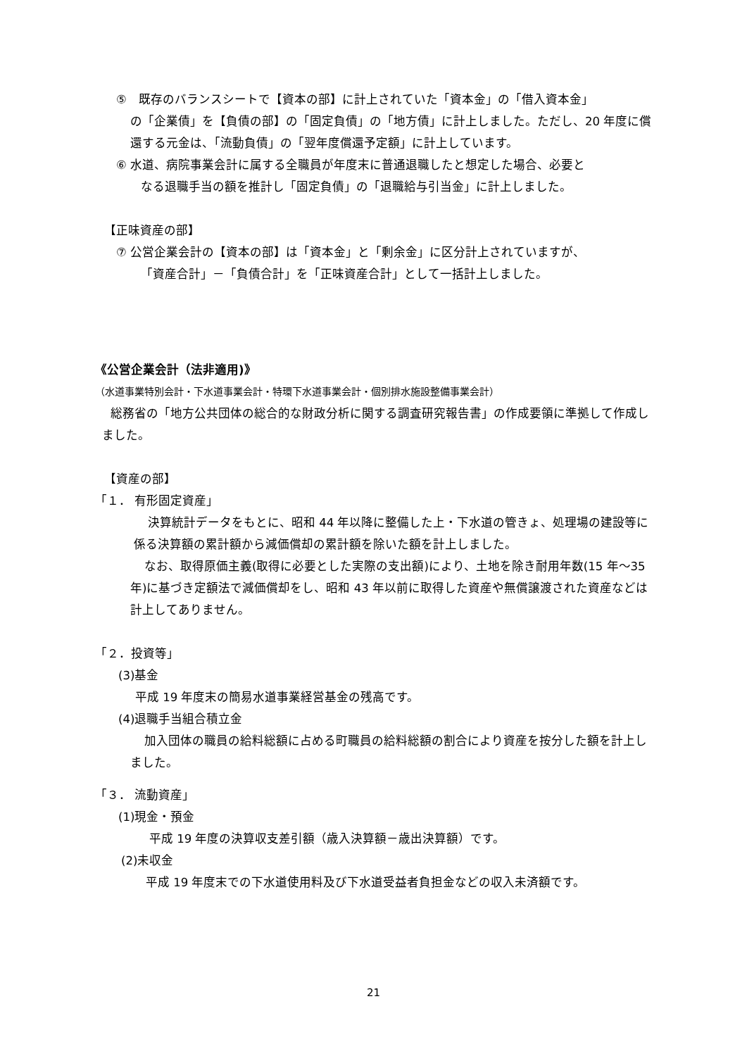⑤　既存のバランスシートで【資本の部】に計上されていた「資本金」の「借入資本金」
の「企業債」を【負債の部】の「固定負債」の「地方債」に計上しました。ただし、20 年度に償還する元金は、「流動負債」の「翌年度償還予定額」に計上しています。
⑥ 水道、病院事業会計に属する全職員が年度末に普通退職したと想定した場合、必要と
なる退職手当の額を推計し「固定負債」の「退職給与引当金」に計上しました。
【正味資産の部】
⑦ 公営企業会計の【資本の部】は「資本金」と「剰余金」に区分計上されていますが、
「資産合計」－「負債合計」を「正味資産合計」として一括計上しました。
《公営企業会計（法非適用)》
（水道事業特別会計・下水道事業会計・特環下水道事業会計・個別排水施設整備事業会計）
総務省の「地方公共団体の総合的な財政分析に関する調査研究報告書」の作成要領に準拠して作成しました。
【資産の部】
「１． 有形固定資産」
決算統計データをもとに、昭和 44 年以降に整備した上・下水道の管きょ、処理場の建設等に係る決算額の累計額から減価償却の累計額を除いた額を計上しました。
なお、取得原価主義(取得に必要とした実際の支出額)により、土地を除き耐用年数(15 年～35 年)に基づき定額法で減価償却をし、昭和 43 年以前に取得した資産や無償譲渡された資産などは計上してありません。
「２．投資等」
(3)基金
平成 19 年度末の簡易水道事業経営基金の残高です。
(4)退職手当組合積立金
加入団体の職員の給料総額に占める町職員の給料総額の割合により資産を按分した額を計上しました。
「３． 流動資産」
(1)現金・預金
平成 19 年度の決算収支差引額（歳入決算額－歳出決算額）です。
(2)未収金
平成 19 年度末での下水道使用料及び下水道受益者負担金などの収入未済額です。
21